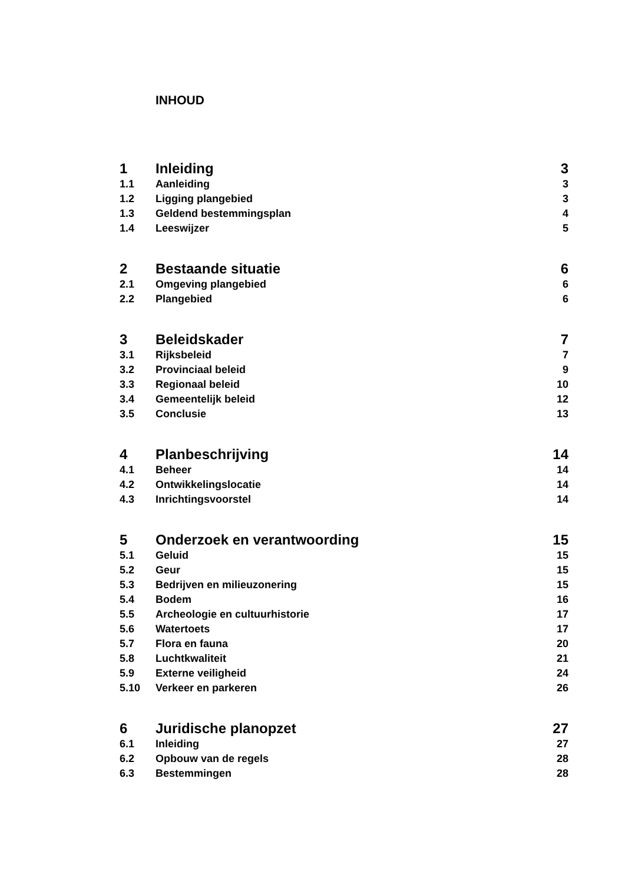INHOUD
1 Inleiding 3
1.1 Aanleiding 3
1.2 Ligging plangebied 3
1.3 Geldend bestemmingsplan 4
1.4 Leeswijzer 5
2 Bestaande situatie 6
2.1 Omgeving plangebied 6
2.2 Plangebied 6
3 Beleidskader 7
3.1 Rijksbeleid 7
3.2 Provinciaal beleid 9
3.3 Regionaal beleid 10
3.4 Gemeentelijk beleid 12
3.5 Conclusie 13
4 Planbeschrijving 14
4.1 Beheer 14
4.2 Ontwikkelingslocatie 14
4.3 Inrichtingsvoorstel 14
5 Onderzoek en verantwoording 15
5.1 Geluid 15
5.2 Geur 15
5.3 Bedrijven en milieuzonering 15
5.4 Bodem 16
5.5 Archeologie en cultuurhistorie 17
5.6 Watertoets 17
5.7 Flora en fauna 20
5.8 Luchtkwaliteit 21
5.9 Externe veiligheid 24
5.10 Verkeer en parkeren 26
6 Juridische planopzet 27
6.1 Inleiding 27
6.2 Opbouw van de regels 28
6.3 Bestemmingen 28